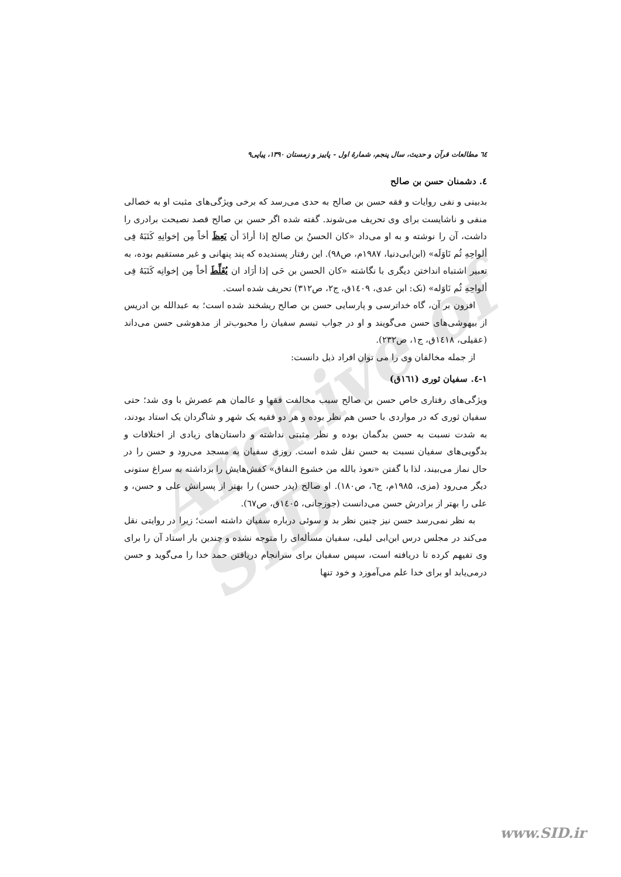Archive of SID
٦٤ مطالعات قرآن و حدیث، سال پنجم، شمارهٔ اول - پاییز و زمستان ۱۳۹۰، پیاپی۹
٤. دشمنان حسن بن صالح
بدبینی و نفی روایات و فقه حسن بن صالح به حدی می‌رسد که برخی ویژگی‌های مثبت او به خصالی منفی و ناشایست برای وی تحریف می‌شوند. گفته شده اگر حسن بن صالح قصد نصیحت برادری را داشت، آن را نوشته و به او می‌داد «کان الحسنُ بن صالح إذا أرادَ أن یَعِظَ أخاً مِن إخوانِهِ کَتَبَهُ فِی ألواحِهِ ثُم نَاوَلَه» (ابن‌ابی‌دنیا، ۱۹۸۷م، ص۹۸). این رفتار پسندیده که پند پنهانی و غیر مستقیم بوده، به تعبیر اشتباه انداختن دیگری با نگاشته «کان الحسن بن حَی إذا أرَاد ان یُغَلِّطَ أخاً مِن إخوانِه کَتَبَهُ فِی ألواحِهِ ثُم نَاوَله» (نک: ابن عدی، ۱٤۰۹ق، ج۲، ص۳۱۲) تحریف شده است.
افزون بر آن، گاه خداترسی و پارسایی حسن بن صالح ریشخند شده است؛ به عبدالله بن ادریس از بیهوشی‌های حسن می‌گویند و او در جواب تبسم سفیان را محبوب‌تر از مدهوشی حسن می‌داند (عقیلی، ۱٤۱۸ق، ج۱، ص۲۳۲).
از جمله مخالفان وی را می توان افراد ذیل دانست:
۱-٤. سفیان ثوری (۱٦۱ق)
ویژگی‌های رفتاری خاص حسن بن صالح سبب مخالفت فقها و عالمان هم عصرش با وی شد؛ حتی سفیان ثوری که در مواردی با حسن هم نظر بوده و هر دو فقیه یک شهر و شاگردان یک استاد بودند، به شدت نسبت به حسن بدگمان بوده و نظر مثبتی نداشته و داستان‌های زیادی از اختلافات و بدگویی‌های سفیان نسبت به حسن نقل شده است. روزی سفیان به مسجد می‌رود و حسن را در حال نماز می‌بیند، لذا با گفتن «نعوذ بالله من خشوع النفاق» کفش‌هایش را برداشته به سراغ ستونی دیگر می‌رود (مزی، ۱۹۸۵م، ج٦، ص۱۸۰). او صالح (پدر حسن) را بهتر از پسرانش علی و حسن، و علی را بهتر از برادرش حسن می‌دانست (جوزجانی، ۱٤۰۵ق، ص٦۷).
به نظر نمی‌رسد حسن نیز چنین نظر بد و سوئی درباره سفیان داشته است؛ زیرا در روایتی نقل می‌کند در مجلس درس ابن‌ابی لیلی، سفیان مسأله‌ای را متوجه نشده و چندین بار استاد آن را برای وی تفیهم کرده تا دریافته است، سپس سفیان برای سرانجام دریافتن حمد خدا را می‌گوید و حسن درمی‌یابد او برای خدا علم می‌آموزد و خود تنها
www.SID.ir